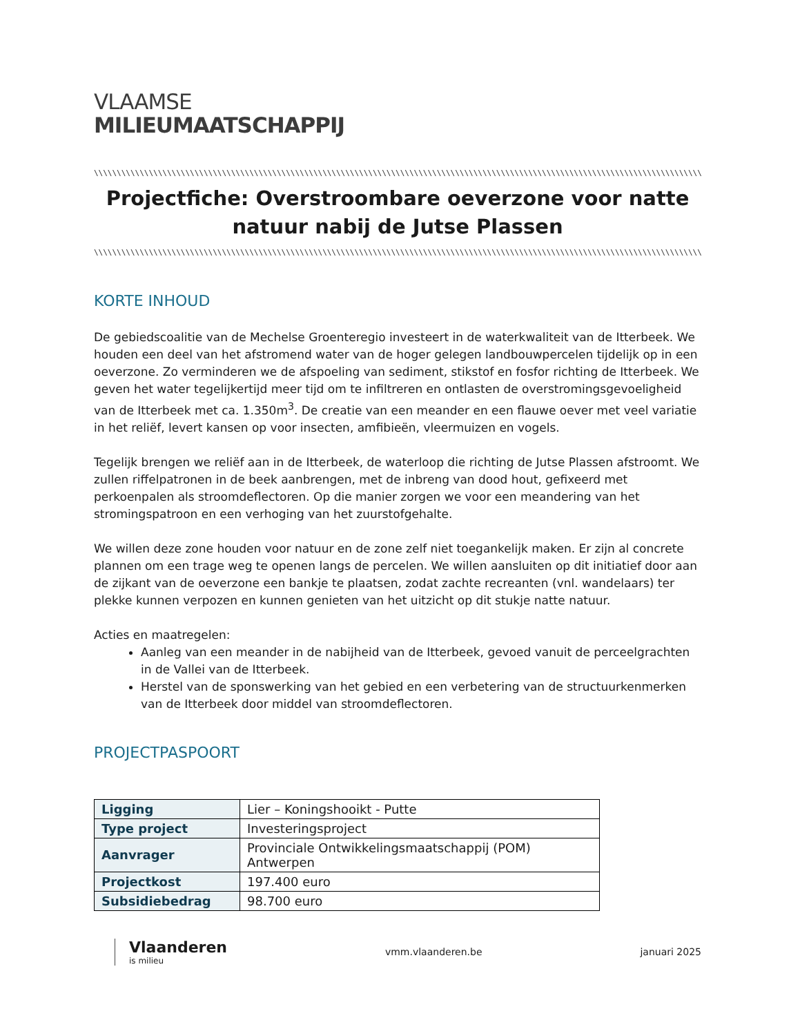VLAAMSE
MILIEUMAATSCHAPPIJ
\\\\\\\\\\\\\\\\\\\\\\\\\\\\\\\\\\\\\\\\\\\\\\\\\\\\\\\\\\\\\\\\\\\\\\\\\\\\\\\\\\\\\\\\\\\\\\\\\\\\\\\\\\\\\\\\\\\\\\\\\\\\\\\\\\\\\\\\\\\\\\\\\\\\\\\\\\\\\\\\\\\\\\\\\\\\\\\\\\\\\\\\\\\\\\\\\\\\\\\\\\\\\\\\\\\\\\\\\\\\\\\\\\\\\\\\\\\\\\\\\\\\\\\\
Projectfiche: Overstroombare oeverzone voor natte natuur nabij de Jutse Plassen
\\\\\\\\\\\\\\\\\\\\\\\\\\\\\\\\\\\\\\\\\\\\\\\\\\\\\\\\\\\\\\\\\\\\\\\\\\\\\\\\\\\\\\\\\\\\\\\\\\\\\\\\\\\\\\\\\\\\\\\\\\\\\\\\\\\\\\\\\\\\\\\\\\\\\\\\\\\\\\\\\\\\\\\\\\\\\\\\\\\\\\\\\\\\\\\\\\\\\\\\\\\\\\\\\\\\\\\\\\\\\\\\\\\\\\\\\\\\\\\\\\\\\\\\
KORTE INHOUD
De gebiedscoalitie van de Mechelse Groenteregio investeert in de waterkwaliteit van de Itterbeek. We houden een deel van het afstromend water van de hoger gelegen landbouwpercelen tijdelijk op in een oeverzone. Zo verminderen we de afspoeling van sediment, stikstof en fosfor richting de Itterbeek. We geven het water tegelijkertijd meer tijd om te infiltreren en ontlasten de overstromingsgevoeligheid van de Itterbeek met ca. 1.350m<sup>3</sup>. De creatie van een meander en een flauwe oever met veel variatie in het reliëf, levert kansen op voor insecten, amfibieën, vleermuizen en vogels.
Tegelijk brengen we reliëf aan in de Itterbeek, de waterloop die richting de Jutse Plassen afstroomt. We zullen riffelpatronen in de beek aanbrengen, met de inbreng van dood hout, gefixeerd met perkoenpalen als stroomdeflectoren. Op die manier zorgen we voor een meandering van het stromingspatroon en een verhoging van het zuurstofgehalte.
We willen deze zone houden voor natuur en de zone zelf niet toegankelijk maken. Er zijn al concrete plannen om een trage weg te openen langs de percelen. We willen aansluiten op dit initiatief door aan de zijkant van de oeverzone een bankje te plaatsen, zodat zachte recreanten (vnl. wandelaars) ter plekke kunnen verpozen en kunnen genieten van het uitzicht op dit stukje natte natuur.
Acties en maatregelen:
Aanleg van een meander in de nabijheid van de Itterbeek, gevoed vanuit de perceelgrachten in de Vallei van de Itterbeek.
Herstel van de sponswerking van het gebied en een verbetering van de structuurkenmerken van de Itterbeek door middel van stroomdeflectoren.
PROJECTPASPOORT
| Ligging | Lier – Koningshooikt - Putte |
| Type project | Investeringsproject |
| Aanvrager | Provinciale Ontwikkelingsmaatschappij (POM) Antwerpen |
| Projectkost | 197.400 euro |
| Subsidiebedrag | 98.700 euro |
Vlaanderen
is milieu
vmm.vlaanderen.be januari 2025